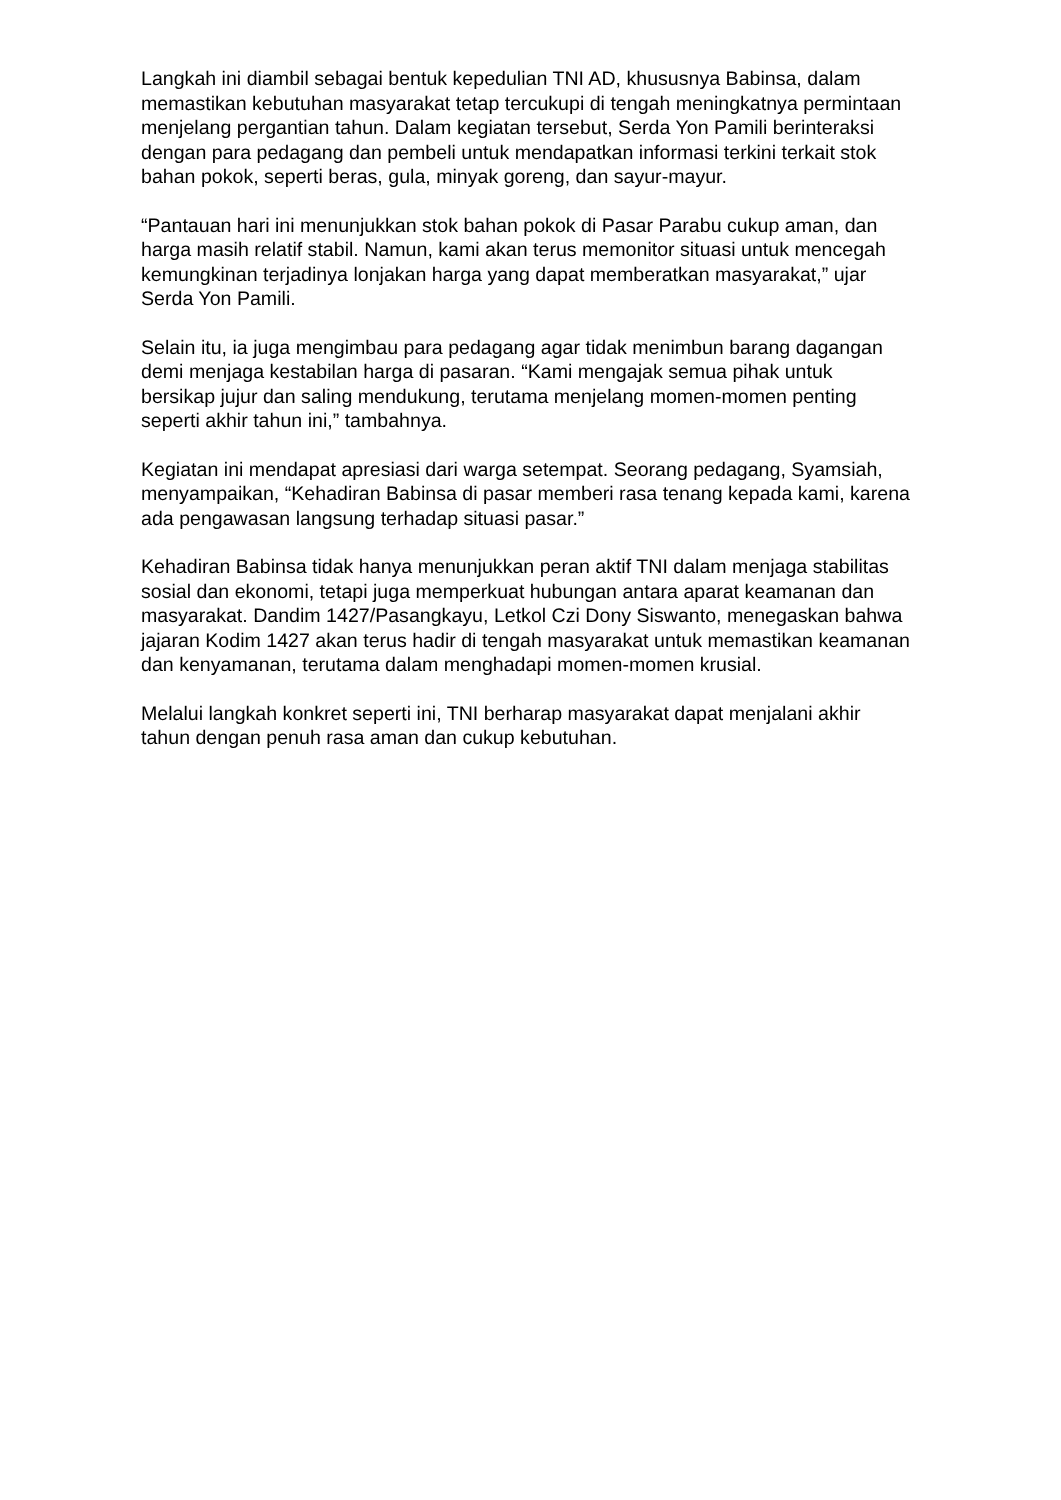Langkah ini diambil sebagai bentuk kepedulian TNI AD, khususnya Babinsa, dalam memastikan kebutuhan masyarakat tetap tercukupi di tengah meningkatnya permintaan menjelang pergantian tahun. Dalam kegiatan tersebut, Serda Yon Pamili berinteraksi dengan para pedagang dan pembeli untuk mendapatkan informasi terkini terkait stok bahan pokok, seperti beras, gula, minyak goreng, dan sayur-mayur.
“Pantauan hari ini menunjukkan stok bahan pokok di Pasar Parabu cukup aman, dan harga masih relatif stabil. Namun, kami akan terus memonitor situasi untuk mencegah kemungkinan terjadinya lonjakan harga yang dapat memberatkan masyarakat,” ujar Serda Yon Pamili.
Selain itu, ia juga mengimbau para pedagang agar tidak menimbun barang dagangan demi menjaga kestabilan harga di pasaran. “Kami mengajak semua pihak untuk bersikap jujur dan saling mendukung, terutama menjelang momen-momen penting seperti akhir tahun ini,” tambahnya.
Kegiatan ini mendapat apresiasi dari warga setempat. Seorang pedagang, Syamsiah, menyampaikan, “Kehadiran Babinsa di pasar memberi rasa tenang kepada kami, karena ada pengawasan langsung terhadap situasi pasar.”
Kehadiran Babinsa tidak hanya menunjukkan peran aktif TNI dalam menjaga stabilitas sosial dan ekonomi, tetapi juga memperkuat hubungan antara aparat keamanan dan masyarakat. Dandim 1427/Pasangkayu, Letkol Czi Dony Siswanto, menegaskan bahwa jajaran Kodim 1427 akan terus hadir di tengah masyarakat untuk memastikan keamanan dan kenyamanan, terutama dalam menghadapi momen-momen krusial.
Melalui langkah konkret seperti ini, TNI berharap masyarakat dapat menjalani akhir tahun dengan penuh rasa aman dan cukup kebutuhan.